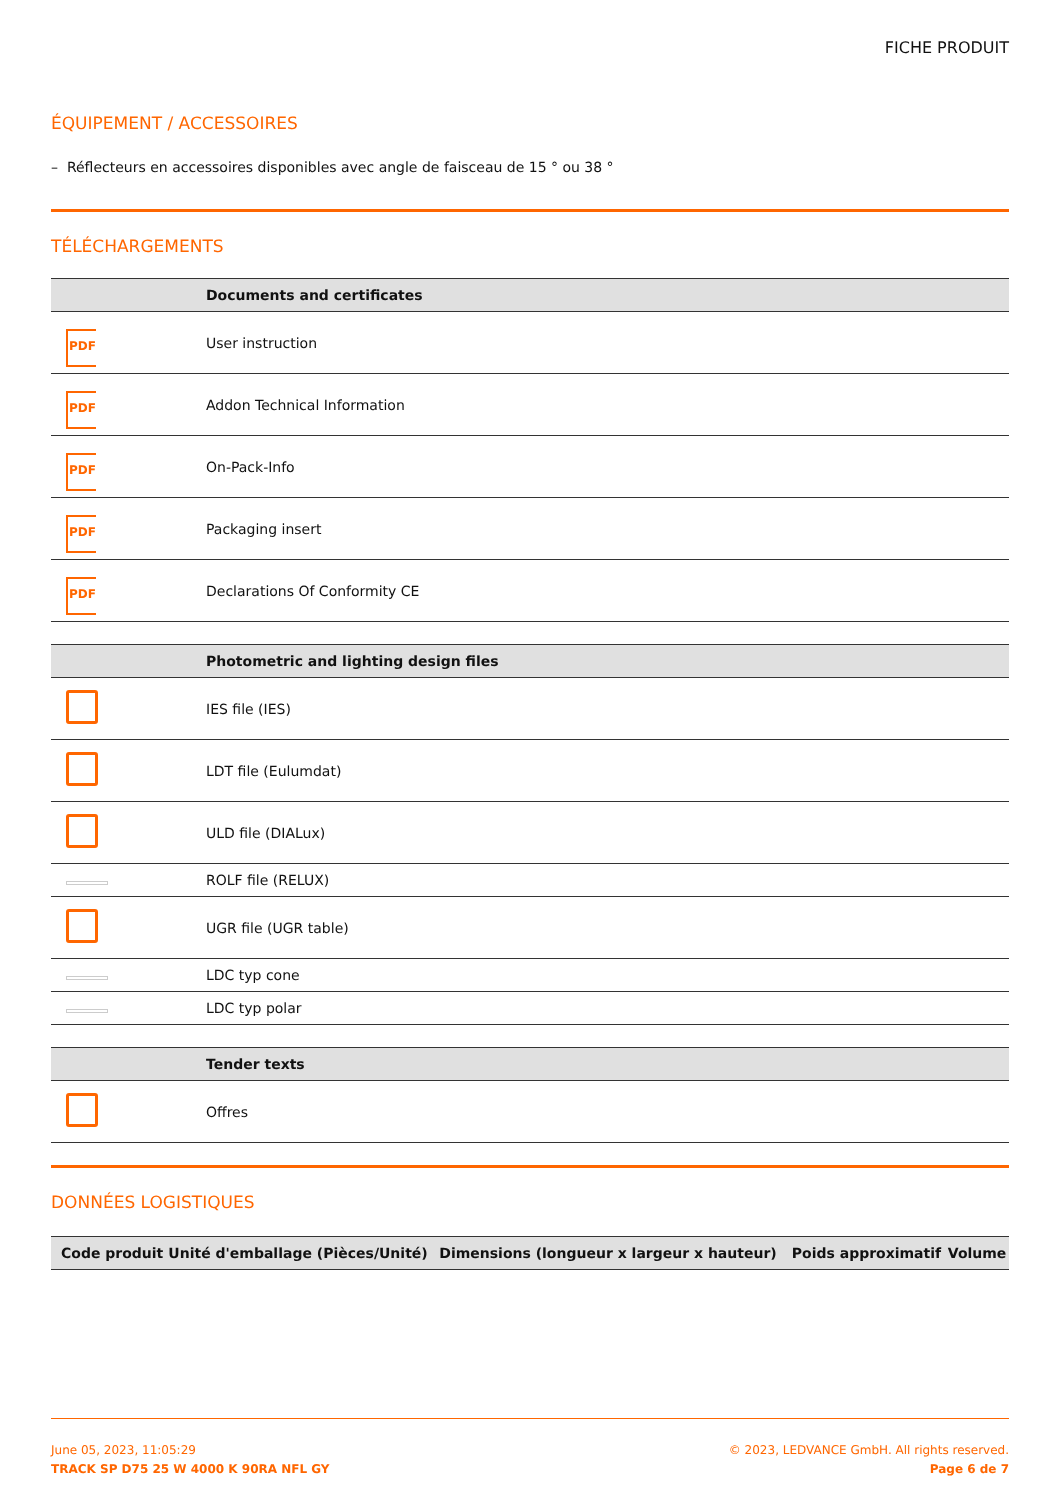FICHE PRODUIT
ÉQUIPEMENT / ACCESSOIRES
– Réflecteurs en accessoires disponibles avec angle de faisceau de 15 ° ou 38 °
TÉLÉCHARGEMENTS
| | Documents and certificates |
| --- | --- |
| PDF | User instruction |
| PDF | Addon Technical Information |
| PDF | On-Pack-Info |
| PDF | Packaging insert |
| PDF | Declarations Of Conformity CE |
| | Photometric and lighting design files |
| --- | --- |
| | IES file (IES) |
| | LDT file (Eulumdat) |
| | ULD file (DIALux) |
| | ROLF file (RELUX) |
| | UGR file (UGR table) |
| | LDC typ cone |
| | LDC typ polar |
| | Tender texts |
| --- | --- |
| | Offres |
DONNÉES LOGISTIQUES
| Code produit | Unité d'emballage (Pièces/Unité) | Dimensions (longueur x largeur x hauteur) | Poids approximatif | Volume |
| --- | --- | --- | --- | --- |
June 05, 2023, 11:05:29
TRACK SP D75 25 W 4000 K 90RA NFL GY
© 2023, LEDVANCE GmbH. All rights reserved.
Page 6 de 7